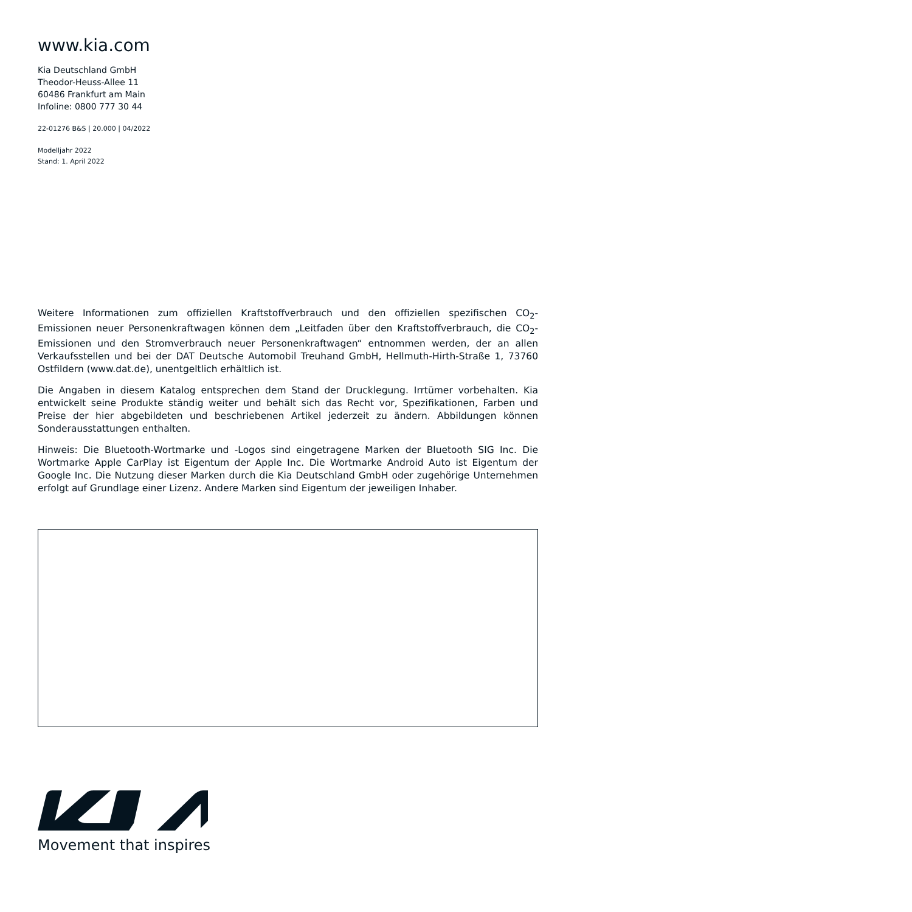www.kia.com
Kia Deutschland GmbH
Theodor-Heuss-Allee 11
60486 Frankfurt am Main
Infoline: 0800 777 30 44
22-01276 B&S | 20.000 | 04/2022
Modelljahr 2022
Stand: 1. April 2022
Weitere Informationen zum offiziellen Kraftstoffverbrauch und den offiziellen spezifischen CO<sub>2</sub>-Emissionen neuer Personenkraftwagen können dem „Leitfaden über den Kraftstoffverbrauch, die CO<sub>2</sub>-Emissionen und den Stromverbrauch neuer Personenkraftwagen“ entnommen werden, der an allen Verkaufsstellen und bei der DAT Deutsche Automobil Treuhand GmbH, Hellmuth-Hirth-Straße 1, 73760 Ostfildern (www.dat.de), unentgeltlich erhältlich ist.
Die Angaben in diesem Katalog entsprechen dem Stand der Drucklegung. Irrtümer vorbehalten. Kia entwickelt seine Produkte ständig weiter und behält sich das Recht vor, Spezifikationen, Farben und Preise der hier abgebildeten und beschriebenen Artikel jederzeit zu ändern. Abbildungen können Sonderausstattungen enthalten.
Hinweis: Die Bluetooth-Wortmarke und -Logos sind eingetragene Marken der Bluetooth SIG Inc. Die Wortmarke Apple CarPlay ist Eigentum der Apple Inc. Die Wortmarke Android Auto ist Eigentum der Google Inc. Die Nutzung dieser Marken durch die Kia Deutschland GmbH oder zugehörige Unternehmen erfolgt auf Grundlage einer Lizenz. Andere Marken sind Eigentum der jeweiligen Inhaber.
Movement that inspires